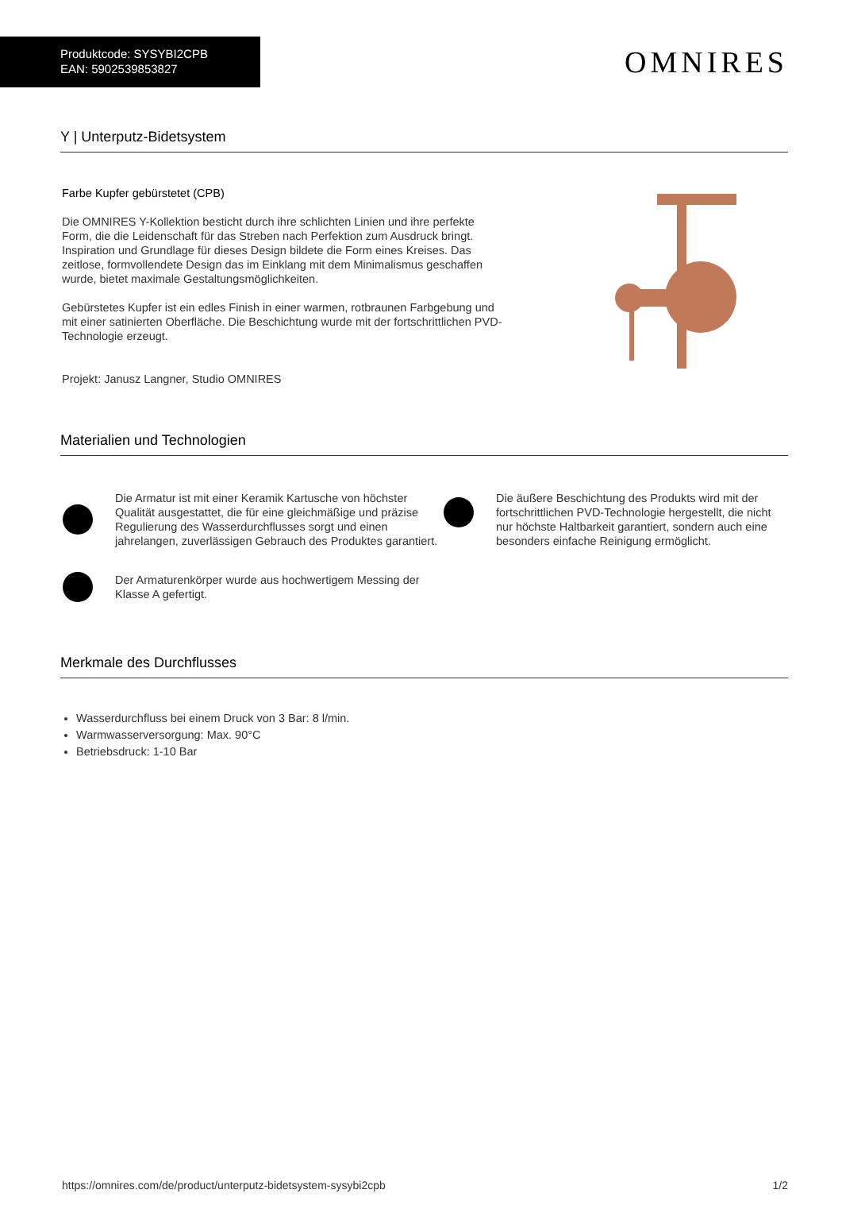Produktcode: SYSYBI2CPB
EAN: 5902539853827
OMNIRES
Y | Unterputz-Bidetsystem
Farbe Kupfer gebürstetet (CPB)
Die OMNIRES Y-Kollektion besticht durch ihre schlichten Linien und ihre perfekte Form, die die Leidenschaft für das Streben nach Perfektion zum Ausdruck bringt. Inspiration und Grundlage für dieses Design bildete die Form eines Kreises. Das zeitlose, formvollendete Design das im Einklang mit dem Minimalismus geschaffen wurde, bietet maximale Gestaltungsmöglichkeiten.
Gebürstetes Kupfer ist ein edles Finish in einer warmen, rotbraunen Farbgebung und mit einer satinierten Oberfläche. Die Beschichtung wurde mit der fortschrittlichen PVD-Technologie erzeugt.
Projekt: Janusz Langner, Studio OMNIRES
Materialien und Technologien
Die Armatur ist mit einer Keramik Kartusche von höchster Qualität ausgestattet, die für eine gleichmäßige und präzise Regulierung des Wasserdurchflusses sorgt und einen jahrelangen, zuverlässigen Gebrauch des Produktes garantiert.
Der Armaturenkörper wurde aus hochwertigem Messing der Klasse A gefertigt.
Die äußere Beschichtung des Produkts wird mit der fortschrittlichen PVD-Technologie hergestellt, die nicht nur höchste Haltbarkeit garantiert, sondern auch eine besonders einfache Reinigung ermöglicht.
Merkmale des Durchflusses
Wasserdurchfluss bei einem Druck von 3 Bar: 8 l/min.
Warmwasserversorgung: Max. 90°C
Betriebsdruck: 1-10 Bar
https://omnires.com/de/product/unterputz-bidetsystem-sysybi2cpb 1/2